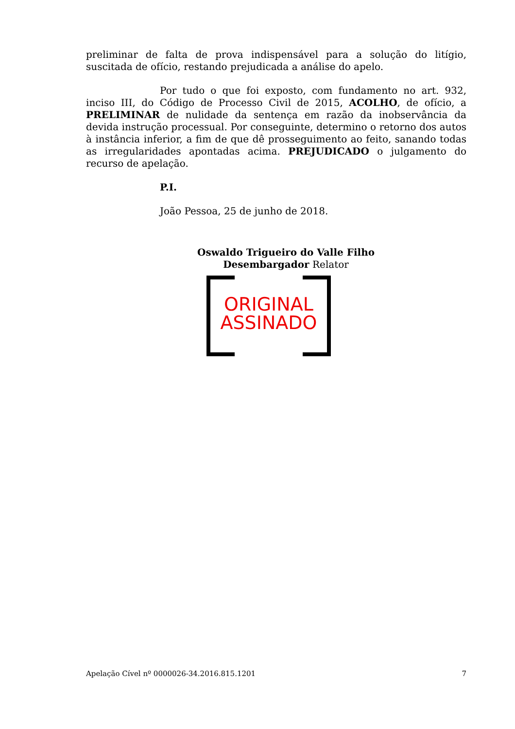preliminar de falta de prova indispensável para a solução do litígio, suscitada de ofício, restando prejudicada a análise do apelo.
Por tudo o que foi exposto, com fundamento no art. 932, inciso III, do Código de Processo Civil de 2015, ACOLHO, de ofício, a PRELIMINAR de nulidade da sentença em razão da inobservância da devida instrução processual. Por conseguinte, determino o retorno dos autos à instância inferior, a fim de que dê prosseguimento ao feito, sanando todas as irregularidades apontadas acima. PREJUDICADO o julgamento do recurso de apelação.
P.I.
João Pessoa, 25 de junho de 2018.
Oswaldo Trigueiro do Valle Filho
Desembargador Relator
ORIGINAL
ASSINADO
Apelação Cível nº 0000026-34.2016.815.1201 7